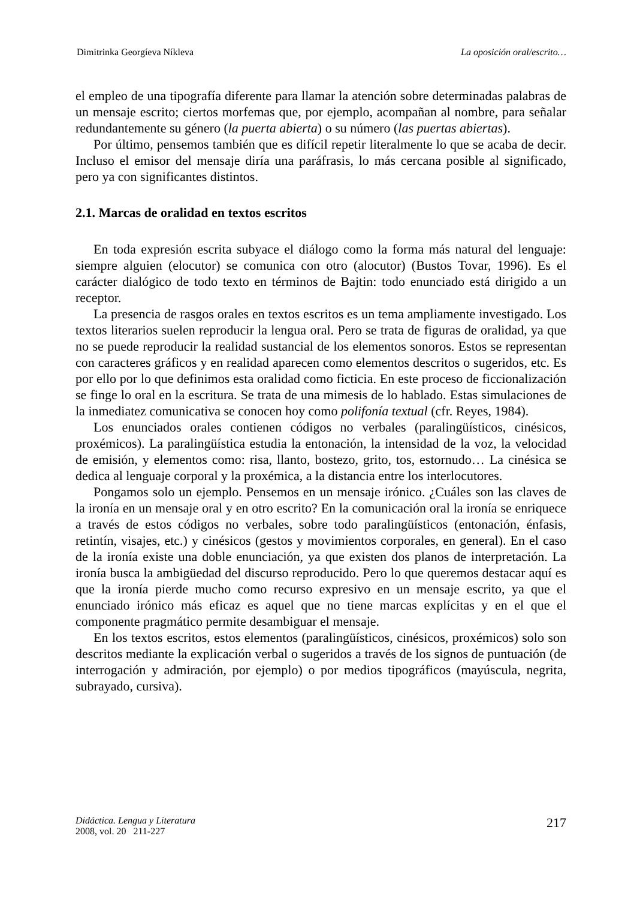Dimitrinka Georgíeva Níkleva La oposición oral/escrito…
el empleo de una tipografía diferente para llamar la atención sobre determinadas palabras de un mensaje escrito; ciertos morfemas que, por ejemplo, acompañan al nombre, para señalar redundantemente su género (la puerta abierta) o su número (las puertas abiertas).
Por último, pensemos también que es difícil repetir literalmente lo que se acaba de decir. Incluso el emisor del mensaje diría una paráfrasis, lo más cercana posible al significado, pero ya con significantes distintos.
2.1. Marcas de oralidad en textos escritos
En toda expresión escrita subyace el diálogo como la forma más natural del lenguaje: siempre alguien (elocutor) se comunica con otro (alocutor) (Bustos Tovar, 1996). Es el carácter dialógico de todo texto en términos de Bajtin: todo enunciado está dirigido a un receptor.
La presencia de rasgos orales en textos escritos es un tema ampliamente investigado. Los textos literarios suelen reproducir la lengua oral. Pero se trata de figuras de oralidad, ya que no se puede reproducir la realidad sustancial de los elementos sonoros. Estos se representan con caracteres gráficos y en realidad aparecen como elementos descritos o sugeridos, etc. Es por ello por lo que definimos esta oralidad como ficticia. En este proceso de ficcionalización se finge lo oral en la escritura. Se trata de una mimesis de lo hablado. Estas simulaciones de la inmediatez comunicativa se conocen hoy como polifonía textual (cfr. Reyes, 1984).
Los enunciados orales contienen códigos no verbales (paralingüísticos, cinésicos, proxémicos). La paralingüística estudia la entonación, la intensidad de la voz, la velocidad de emisión, y elementos como: risa, llanto, bostezo, grito, tos, estornudo… La cinésica se dedica al lenguaje corporal y la proxémica, a la distancia entre los interlocutores.
Pongamos solo un ejemplo. Pensemos en un mensaje irónico. ¿Cuáles son las claves de la ironía en un mensaje oral y en otro escrito? En la comunicación oral la ironía se enriquece a través de estos códigos no verbales, sobre todo paralingüísticos (entonación, énfasis, retintín, visajes, etc.) y cinésicos (gestos y movimientos corporales, en general). En el caso de la ironía existe una doble enunciación, ya que existen dos planos de interpretación. La ironía busca la ambigüedad del discurso reproducido. Pero lo que queremos destacar aquí es que la ironía pierde mucho como recurso expresivo en un mensaje escrito, ya que el enunciado irónico más eficaz es aquel que no tiene marcas explícitas y en el que el componente pragmático permite desambiguar el mensaje.
En los textos escritos, estos elementos (paralingüísticos, cinésicos, proxémicos) solo son descritos mediante la explicación verbal o sugeridos a través de los signos de puntuación (de interrogación y admiración, por ejemplo) o por medios tipográficos (mayúscula, negrita, subrayado, cursiva).
Didáctica. Lengua y Literatura
2008, vol. 20 211-227
217